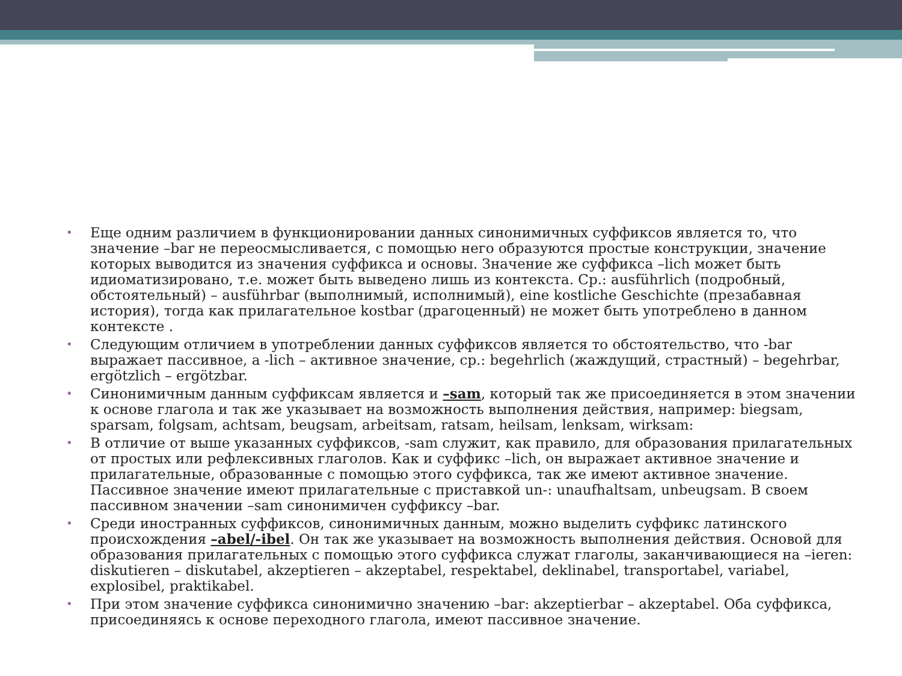• Еще одним различием в функционировании данных синонимичных суффиксов является то, что значение –bar не переосмысливается, с помощью него образуются простые конструкции, значение которых выводится из значения суффикса и основы. Значение же суффикса –lich может быть идиоматизировано, т.е. может быть выведено лишь из контекста. Ср.: ausführlich (подробный, обстоятельный) – ausführbar (выполнимый, исполнимый), eine kostliche Geschichte (презабавная история), тогда как прилагательное kostbar (драгоценный) не может быть употреблено в данном контексте .
• Следующим отличием в употреблении данных суффиксов является то обстоятельство, что -bar выражает пассивное, а -lich – активное значение, ср.: begehrlich (жаждущий, страстный) – begehrbar, ergötzlich – ergötzbar.
• Синонимичным данным суффиксам является и –sam, который так же присоединяется в этом значении к основе глагола и так же указывает на возможность выполнения действия, например: biegsam, sparsam, folgsam, achtsam, beugsam, arbeitsam, ratsam, heilsam, lenksam, wirksam:
• В отличие от выше указанных суффиксов, -sam служит, как правило, для образования прилагательных от простых или рефлексивных глаголов. Как и суффикс –lich, он выражает активное значение и прилагательные, образованные с помощью этого суффикса, так же имеют активное значение. Пассивное значение имеют прилагательные с приставкой un-: unaufhaltsam, unbeugsam. В своем пассивном значении –sam синонимичен суффиксу –bar.
• Среди иностранных суффиксов, синонимичных данным, можно выделить суффикс латинского происхождения –abel/-ibel. Он так же указывает на возможность выполнения действия. Основой для образования прилагательных с помощью этого суффикса служат глаголы, заканчивающиеся на –ieren: diskutieren – diskutabel, akzeptieren – akzeptabel, respektabel, deklinabel, transportabel, variabel, explosibel, praktikabel.
• При этом значение суффикса синонимично значению –bar: akzeptierbar – akzeptabel. Оба суффикса, присоединяясь к основе переходного глагола, имеют пассивное значение.